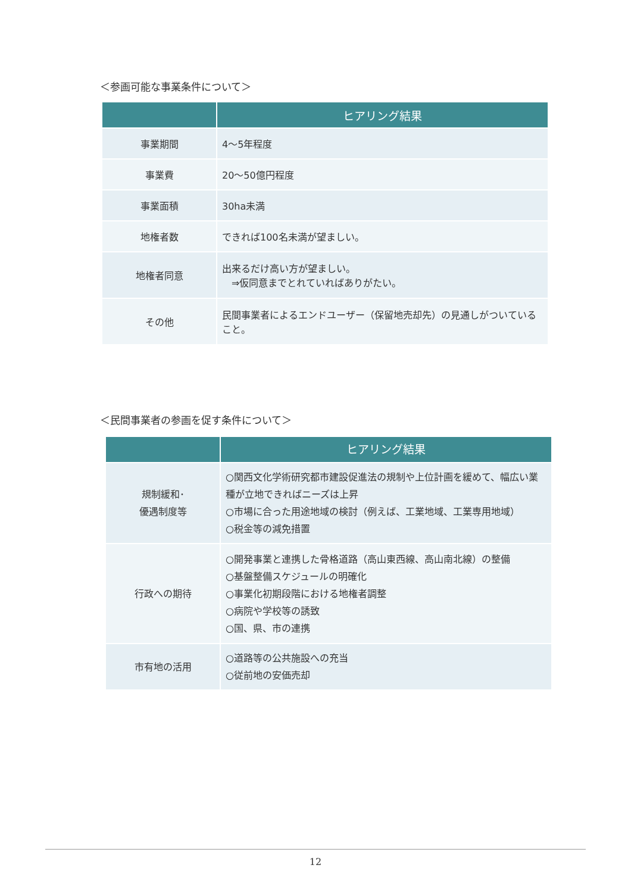＜参画可能な事業条件について＞
| | ヒアリング結果 |
| --- | --- |
| 事業期間 | 4～5年程度 |
| 事業費 | 20～50億円程度 |
| 事業面積 | 30ha未満 |
| 地権者数 | できれば100名未満が望ましい。 |
| 地権者同意 | 出来るだけ高い方が望ましい。 ⇒仮同意までとれていればありがたい。 |
| その他 | 民間事業者によるエンドユーザー（保留地売却先）の見通しがついていること。 |
＜民間事業者の参画を促す条件について＞
| | ヒアリング結果 |
| --- | --- |
| 規制緩和･ 優遇制度等 | ○関西文化学術研究都市建設促進法の規制や上位計画を緩めて、幅広い業種が立地できればニーズは上昇 ○市場に合った用途地域の検討（例えば、工業地域、工業専用地域） ○税金等の減免措置 |
| 行政への期待 | ○開発事業と連携した骨格道路（高山東西線、高山南北線）の整備 ○基盤整備スケジュールの明確化 ○事業化初期段階における地権者調整 ○病院や学校等の誘致 ○国、県、市の連携 |
| 市有地の活用 | ○道路等の公共施設への充当 ○従前地の安価売却 |
12